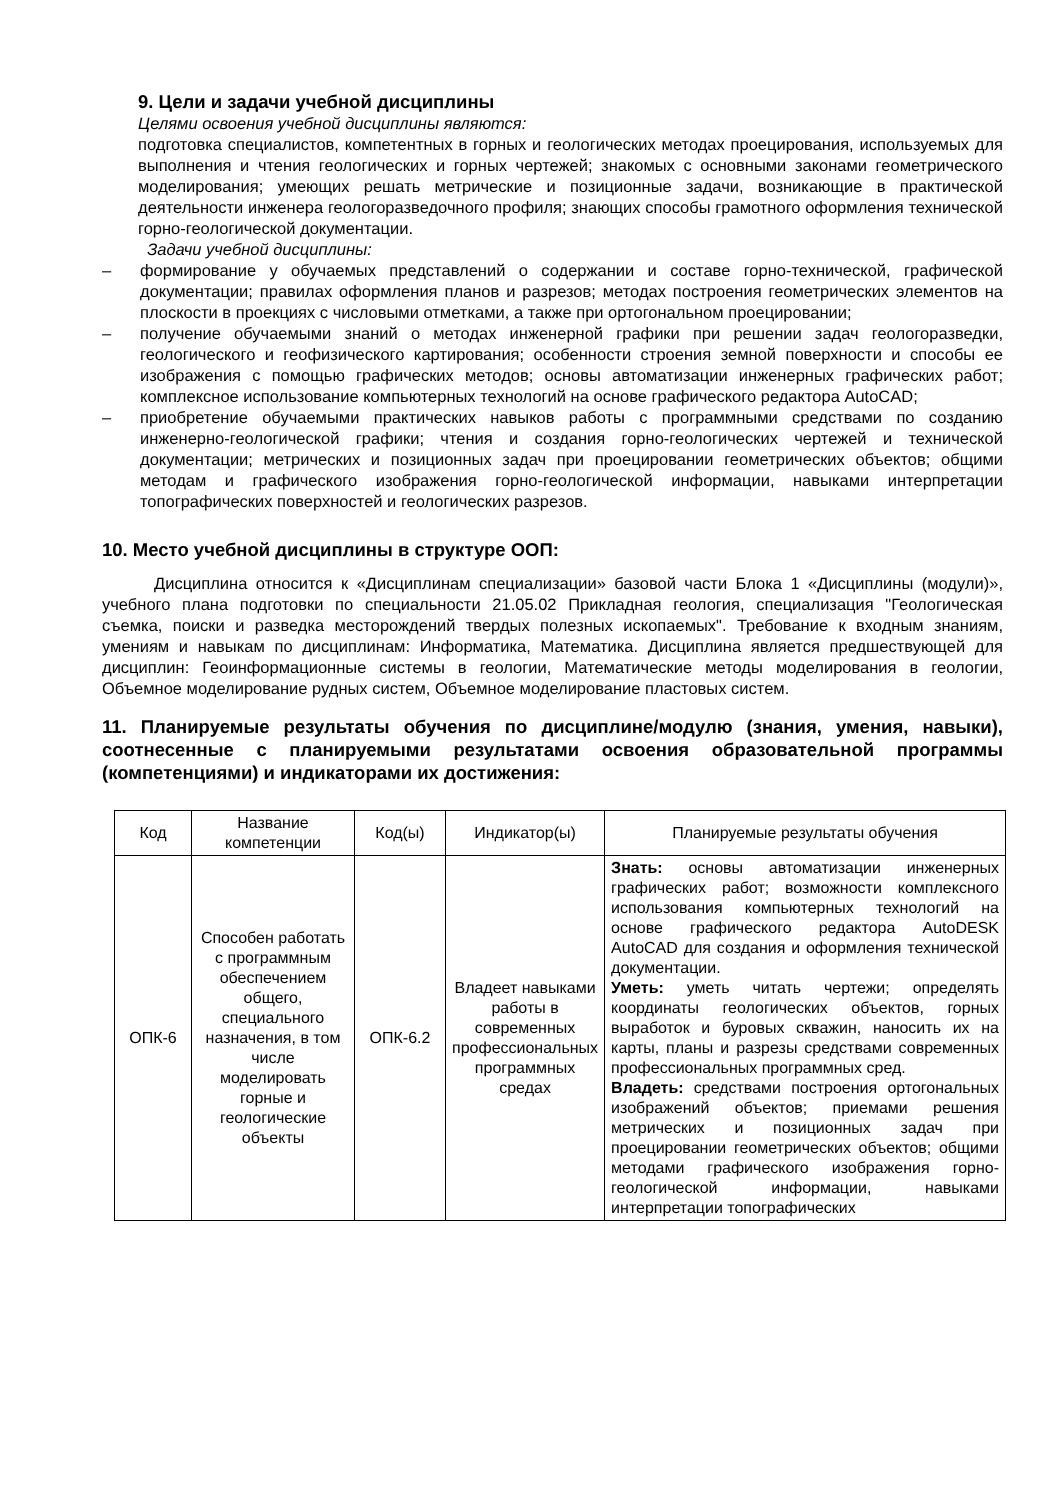9. Цели и задачи учебной дисциплины
Целями освоения учебной дисциплины являются:
подготовка специалистов, компетентных в горных и геологических методах проецирования, используемых для выполнения и чтения геологических и горных чертежей; знакомых с основными законами геометрического моделирования; умеющих решать метрические и позиционные задачи, возникающие в практической деятельности инженера геологоразведочного профиля; знающих способы грамотного оформления технической горно-геологической документации.
Задачи учебной дисциплины:
– формирование у обучаемых представлений о содержании и составе горно-технической, графической документации; правилах оформления планов и разрезов; методах построения геометрических элементов на плоскости в проекциях с числовыми отметками, а также при ортогональном проецировании;
– получение обучаемыми знаний о методах инженерной графики при решении задач геологоразведки, геологического и геофизического картирования; особенности строения земной поверхности и способы ее изображения с помощью графических методов; основы автоматизации инженерных графических работ; комплексное использование компьютерных технологий на основе графического редактора AutoCAD;
– приобретение обучаемыми практических навыков работы с программными средствами по созданию инженерно-геологической графики; чтения и создания горно-геологических чертежей и технической документации; метрических и позиционных задач при проецировании геометрических объектов; общими методам и графического изображения горно-геологической информации, навыками интерпретации топографических поверхностей и геологических разрезов.
10. Место учебной дисциплины в структуре ООП:
Дисциплина относится к «Дисциплинам специализации» базовой части Блока 1 «Дисциплины (модули)», учебного плана подготовки по специальности 21.05.02 Прикладная геология, специализация "Геологическая съемка, поиски и разведка месторождений твердых полезных ископаемых". Требование к входным знаниям, умениям и навыкам по дисциплинам: Информатика, Математика. Дисциплина является предшествующей для дисциплин: Геоинформационные системы в геологии, Математические методы моделирования в геологии, Объемное моделирование рудных систем, Объемное моделирование пластовых систем.
11. Планируемые результаты обучения по дисциплине/модулю (знания, умения, навыки), соотнесенные с планируемыми результатами освоения образовательной программы (компетенциями) и индикаторами их достижения:
| Код | Название компетенции | Код(ы) | Индикатор(ы) | Планируемые результаты обучения |
| --- | --- | --- | --- | --- |
| ОПК-6 | Способен работать с программным обеспечением общего, специального назначения, в том числе моделировать горные и геологические объекты | ОПК-6.2 | Владеет навыками работы в современных профессиональных программных средах | Знать: основы автоматизации инженерных графических работ; возможности комплексного использования компьютерных технологий на основе графического редактора AutoDESK AutoCAD для создания и оформления технической документации. Уметь: уметь читать чертежи; определять координаты геологических объектов, горных выработок и буровых скважин, наносить их на карты, планы и разрезы средствами современных профессиональных программных сред. Владеть: средствами построения ортогональных изображений объектов; приемами решения метрических и позиционных задач при проецировании геометрических объектов; общими методами графического изображения горно-геологической информации, навыками интерпретации топографических |